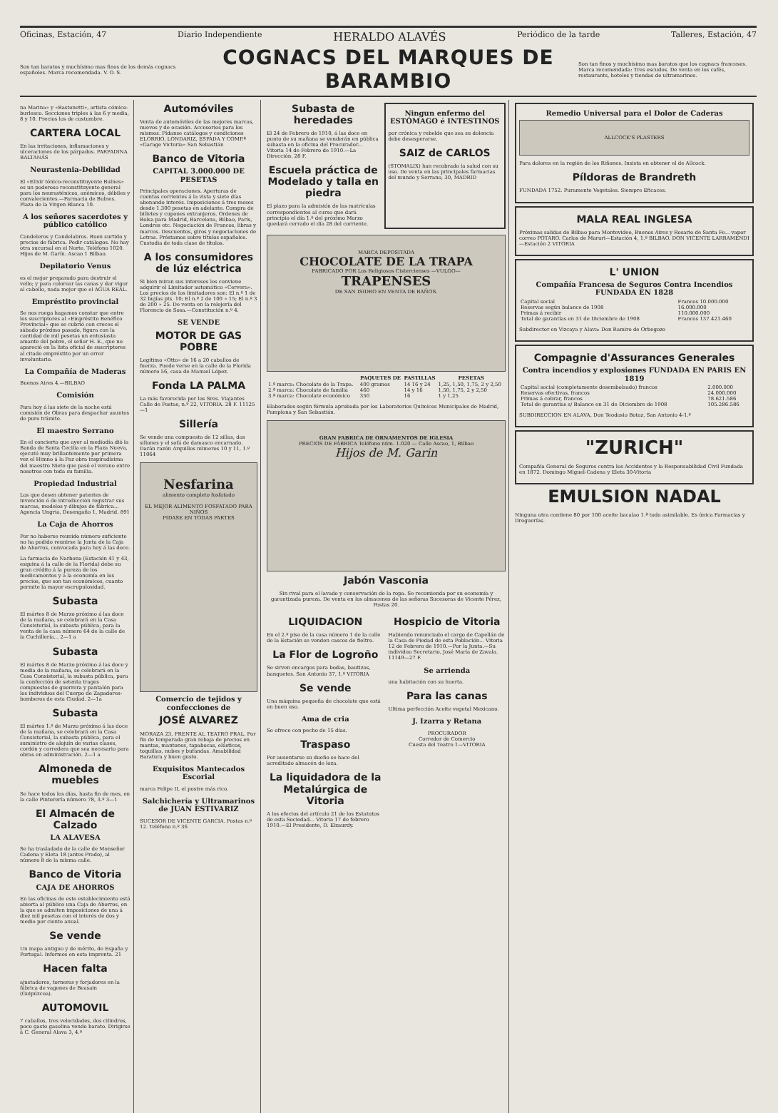Oficinas, Estación, 47 Diario Independiente HERALDO ALAVÉS Periódico de la tarde Talleres, Estación, 47
Son tan baratos y muchísimo mas finos de los demás cognacs españoles. Marca recomendada. V. O. S.
COGNACS DEL MARQUES DE BARAMBIO
Son tan finos y muchísimo mas baratos que los cognacs franceses. Marca recomendada: Tres escudos. De venta en los cafés, restaurants, hoteles y tiendas de ultramarinos.
na Marina» y «Bastonetti», artista cómico-burlesco. Secciones triples á las 6 y media, 8 y 10. Precios los de costumbre.
CARTERA LOCAL
En las irritaciones, inflamaciones y ulceraciones de los párpados. PARPADINA BALTANÁS
Neurastenia-Debilidad
El «Elixir tónico-reconstituyente Bulnes» es un poderoso reconstituyente general para los neurasténicos, anémicos, débiles y convalecientes.—Farmacia de Bulnes. Plaza de la Virgen Blanca 10.
A los señores sacerdotes y público católico
Candeleros y Candelabros. Buen surtido y precios de fábrica. Pedir catálogos. No hay otra sucursal en el Norte. Teléfono 1020. Hijos de M. Garín. Ascao 1 Bilbao.
Depilatorio Venus
es el mejor preparado para destruir el vello; y para colorear las canas y dar vigor al cabello, nada mejor que el AGUA REAL.
Empréstito provincial
Se nos ruega hagamos constar que entre los suscriptores al «Empréstito Benéfico Provincial» que se cubrió con creces el sábado próximo pasado, figura con la cantidad de mil pesetas un entusiasta amante del pobre, el señor H. E., que no apareció en la lista oficial de suscriptores al citado empréstito por un error involuntario.
La Compañía de Maderas
Buenos Aires 4.—BILBAO
Comisión
Para hoy á las siete de la noche está comisión de Obras para despachar asuntos de puro trámite.
El maestro Serrano
En el concierto que ayer al mediodía dió la Banda de Santa Cecilia en la Plaza Nueva, ejecutó muy brillantemente por primera vez el Himno á la Paz obra inspiradísima del maestro Nieto que pasó el verano entre nosotros con toda su familia.
Propiedad Industrial
Los que desen obtener patentes de invención ó de introducción registrar sus marcas, modelos y dibujos de fábrica... Agencia Ungria, Desengaño 1, Madrid. 891
La Caja de Ahorros
Por no haberse reunido número suficiente no ha podido reunirse la Junta de la Caja de Ahorros, convocada para hoy á las doce.
La farmacia de Narbona (Estación 41 y 43, esquina á la calle de la Florida) debe su gran crédito á la pureza de los medicamentos y á la economía en los precios, que son tan económicos, cuanto permite la mayor escrupulosidad.
Subasta
El mártes 8 de Marzo próximo á las doce de la mañana, se celebrará en la Casa Consistorial, la subasta pública, para la venta de la casa número 64 de la calle de la Cuchillería... 2—1 a
Subasta
El mártes 8 de Marzo próximo á las doce y media de la mañana, se celebrará en la Casa Consistorial, la subasta pública, para la confección de setenta trages compuestos de guerrera y pantalón para los individuos del Cuerpo de Zapadores-bomberos de esta Ciudad. 2—1a
Subasta
El mártes 1.º de Marzo próximo á las doce de la mañana, se celebrará en la Casa Consistorial, la subasta pública, para el suministro de alojuín de varias clases, cordón y corredera que sea necesario para obras en administración. 2—1 a
Almoneda de muebles
Se hace todos los días, hasta fin de mes, en la calle Pintorería número 78, 3.º 3—1
El Almacén de Calzado
LA ALAVESA
Se ha trasladado de la calle de Monseñor Cadena y Eleta 18 (antes Prado), al número 8 de la misma calle.
Banco de Vitoria
CAJA DE AHORROS
En las oficinas de este establecimiento está abierta al público una Caja de Ahorros, en la que se admiten imposiciones de una á diez mil pesetas con el interés de dos y medio por ciento anual.
Se vende
Un mapa antiguo y de mérito, de España y Portugal. Informes en esta imprenta. 21
Hacen falta
ajustadores, torneros y forjadores en la fábrica de vagones de Beasain (Guipúzcoa).
AUTOMOVIL
7 caballos, tres velocidades, dos cilindros, poco gasto gasolina vendo barato. Dirigirse á C. General Alava 3, 4.º
Automóviles
Venta de automóviles de las mejores marcas, nuevos y de ocasión. Accesorios para los mismos. Pídanse catálogos y condiciones ELORRIO, LONDARIZ, ESPADA Y COMP.ª «Garage Victoria» San Sebastián
Banco de Vitoria
CAPITAL 3.000.000 DE PESETAS
Principales operaciones. Aperturas de cuentas corrientes á la vista y siete días abonando interés. Imposiciones á tres meses desde 1.300 pesetas en adelante. Compra de billetes y cupones extranjeros. Ordenes de Bolsa para Madrid, Barcelona, Bilbao, París, Londres etc. Negociación de Francos, libras y marcos. Descuentos, giros y negociaciones de Letras. Préstamos sobre títulos españoles. Custodia de toda clase de títulos.
A los consumidores de lúz eléctrica
Si bien miran sus intereses les conviene adquirir el Limitador automático «Cervera». Los precios de los limitadores son: El n.º 1 de 32 bujías pts. 10; El n.º 2 de 100 » 15; El n.º 3 de 200 » 25. De venta en la relojería del Florencio de Sosa.—Constitución n.º 4.
SE VENDE
MOTOR DE GAS POBRE
Legítimo «Otto» de 16 a 20 caballos de fuerza. Puede verse en la calle de la Florida número 56, casa de Manuel López.
Fonda LA PALMA
La más favorecida por los Sres. Viajantes Calle de Postas, n.º 22, VITORIA. 28 F. 11125—1
Sillería
Se vende una compuesta de 12 sillas, dos sillones y el sofá de damasco encarnado. Darán razón Arquillos números 10 y 11, 1.º 11064
Nesfarina
alimento completo fosfatado
EL MEJOR ALIMENTO FOSFATADO PARA NIÑOS
PIDASE EN TODAS PARTES
Comercio de tejidos y confecciones de
JOSÉ ALVAREZ
MORAZA 23, FRENTE AL TEATRO PRAL. Por fin de temporada gran rebaja de precios en mantas, mantones, tapabocas, elásticos, toquillas, nubes y bufandas. Amabilidad Baratura y buen gusto.
Exquisitos Mantecados Escorial
marca Felipe II, el postre más rico.
Salchichería y Ultramarinos de JUAN ESTIVARIZ
SUCESOR DE VICENTE GARCIA. Postas n.º 12. Teléfono n.º 36
Subasta de heredades
El 24 de Febrero de 1910, á las doce en punto de su mañana se venderán en pública subasta en la oficina del Procurador... Vitoria 14 de Febrero de 1910.—La Dirección. 28 F.
Escuela práctica de Modelado y talla en piedra
El plazo para la admisión de las matrículas correspondientes al curso que dará principio el día 1.º del próximo Marzo quedará cerrado el día 28 del corriente.
Ningun enfermo del ESTÓMAGO é INTESTINOS
por crónica y rebelde que sea su dolencia debe desesperarse.
SAIZ de CARLOS
(STOMALIX) han recobrado la salud con su uso. De venta en las principales farmacias del mundo y Serrano, 30, MADRID
MARCA DEPOSITADA
CHOCOLATE DE LA TRAPA
FABRICADO POR Los Religiosos Cistercienses —VULGO—
TRAPENSES
DE SAN ISIDRO EN VENTA DE BAÑOS.
| | PAQUETES DE | PASTILLAS | PESETAS |
| --- | --- | --- | --- |
| 1.ª marca: Chocolate de la Trapa. | 400 gramos | 14 16 y 24 | 1,25, 1,50, 1,75, 2 y 2,50 |
| 2.ª marca: Chocolate de familia | 460 | 14 y 16 | 1,50, 1,75, 2 y 2,50 |
| 3.ª marca: Chocolate económico | 350 | 16 | 1 y 1,25 |
Elaborados según fórmula aprobada por los Laboratorios Químicos Municipales de Madrid, Pamplona y San Sebastián.
GRAN FABRICA DE ORNAMENTOS DE IGLESIA
PRECIOS DE FÁBRICA Teléfono núm. 1.020 — Calle Ascao, 1, Bilbao
Hijos de M. Garin
Jabón Vasconia
Sin rival para el lavado y conservación de la ropa. Se recomienda por su economía y garantizada pureza. De venta en los almacenes de las señoras Sucesoras de Vicente Pérez, Postas 20.
LIQUIDACION
En el 2.º piso de la casa número 1 de la calle de la Estación se venden cascos de fieltro.
La Flor de Logroño
Se sirven encargos para bodas, bautizos, banquetes. San Antonio 37, 1.º VITORIA
Se vende
Una máquina pequeña de chocolate que está en buen uso.
Ama de cria
Se ofrece con pecho de 15 días.
Traspaso
Por ausentarse su dueño se hace del acreditado almacén de loza.
La liquidadora de la Metalúrgica de Vitoria
A los efectos del artículo 21 de los Estatutos de esta Sociedad... Vitoria 17 de febrero 1910.—El Presidente, D. Elzaurdy.
Hospicio de Vitoria
Habiendo renunciado el cargo de Capellán de la Casa de Piedad de esta Población... Vitoria 12 de Febrero de 1910.—Por la Junta.—Su individuo Secretario, José María de Zavala. 11149—27 F.
Se arrienda
una habitación con su huerta.
Para las canas
Ultima perfección Aceite vegetal Mexicano.
J. Izarra y Retana
PROCURADOR
Corredor de Comercio
Cuesta del Teatro 1—VITORIA
Remedio Universal para el Dolor de Caderas
ALLCOCK'S PLASTERS
Para dolores en la región de los Riñones. Insista en obtener el de Allcock.
Píldoras de Brandreth
FUNDADA 1752. Puramente Vegetales. Siempre Eficaces.
MALA REAL INGLESA
Próximas salidas de Bilbao para Montevideo, Buenos Aires y Rosario de Santa Fe... vapor correo POTARO. Carlos de Maruri—Estación 4, 1.º BILBAO. DON VICENTE LARRAMENDI—Estación 2 VITORIA
L' UNION
Compañía Francesa de Seguros Contra Incendios FUNDADA EN 1828
| Capital social | Francos 10.000.000 |
| Reservas según balance de 1908 | 16.000.000 |
| Primas á recibir | 110.000.000 |
| Total de garantías en 31 de Diciembre de 1908 | Francos 137.421.460 |
Subdirector en Vizcaya y Alava: Don Ramiro de Orbegozo
Compagnie d'Assurances Generales
Contra incendios y explosiones FUNDADA EN PARIS EN 1819
| Capital social (completamente desembolsado) francos | 2.000.000 |
| Reservas efectivas, francos | 24.000.000 |
| Primas á cobrar, francos | 78.621.586 |
| Total de garantías s/ Balance en 31 de Diciembre de 1908 | 105.286.586 |
SUBDIRECCION EN ALAVA, Don Teodosio Botaz, San Antonio 4-1.º
"ZURICH"
Compañía General de Seguros contra los Accidentes y la Responsabilidad Civil Fundada en 1872. Domingo Miguel-Cadena y Eleta 30-Vitoria
EMULSION NADAL
Ninguna otra contiene 80 por 100 aceite bacalao 1.ª todo asimilable. Es única Farmacias y Droguerías.